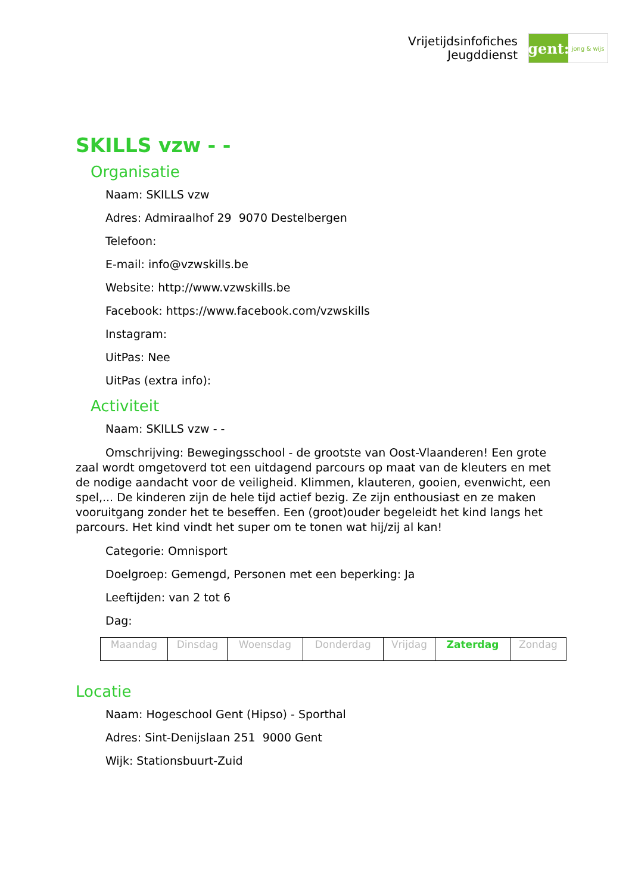Vrijetijdsinfofiches
Jeugddienst
gent:
jong & wijs
SKILLS vzw - -
Organisatie
Naam: SKILLS vzw
Adres: Admiraalhof 29 9070 Destelbergen
Telefoon:
E-mail: info@vzwskills.be
Website: http://www.vzwskills.be
Facebook: https://www.facebook.com/vzwskills
Instagram:
UitPas: Nee
UitPas (extra info):
Activiteit
Naam: SKILLS vzw - -
Omschrijving: Bewegingsschool - de grootste van Oost-Vlaanderen! Een grote zaal wordt omgetoverd tot een uitdagend parcours op maat van de kleuters en met de nodige aandacht voor de veiligheid. Klimmen, klauteren, gooien, evenwicht, een spel,... De kinderen zijn de hele tijd actief bezig. Ze zijn enthousiast en ze maken vooruitgang zonder het te beseffen. Een (groot)ouder begeleidt het kind langs het parcours. Het kind vindt het super om te tonen wat hij/zij al kan!
Categorie: Omnisport
Doelgroep: Gemengd, Personen met een beperking: Ja
Leeftijden: van 2 tot 6
Dag:
| Maandag | Dinsdag | Woensdag | Donderdag | Vrijdag | Zaterdag | Zondag |
Locatie
Naam: Hogeschool Gent (Hipso) - Sporthal
Adres: Sint-Denijslaan 251 9000 Gent
Wijk: Stationsbuurt-Zuid